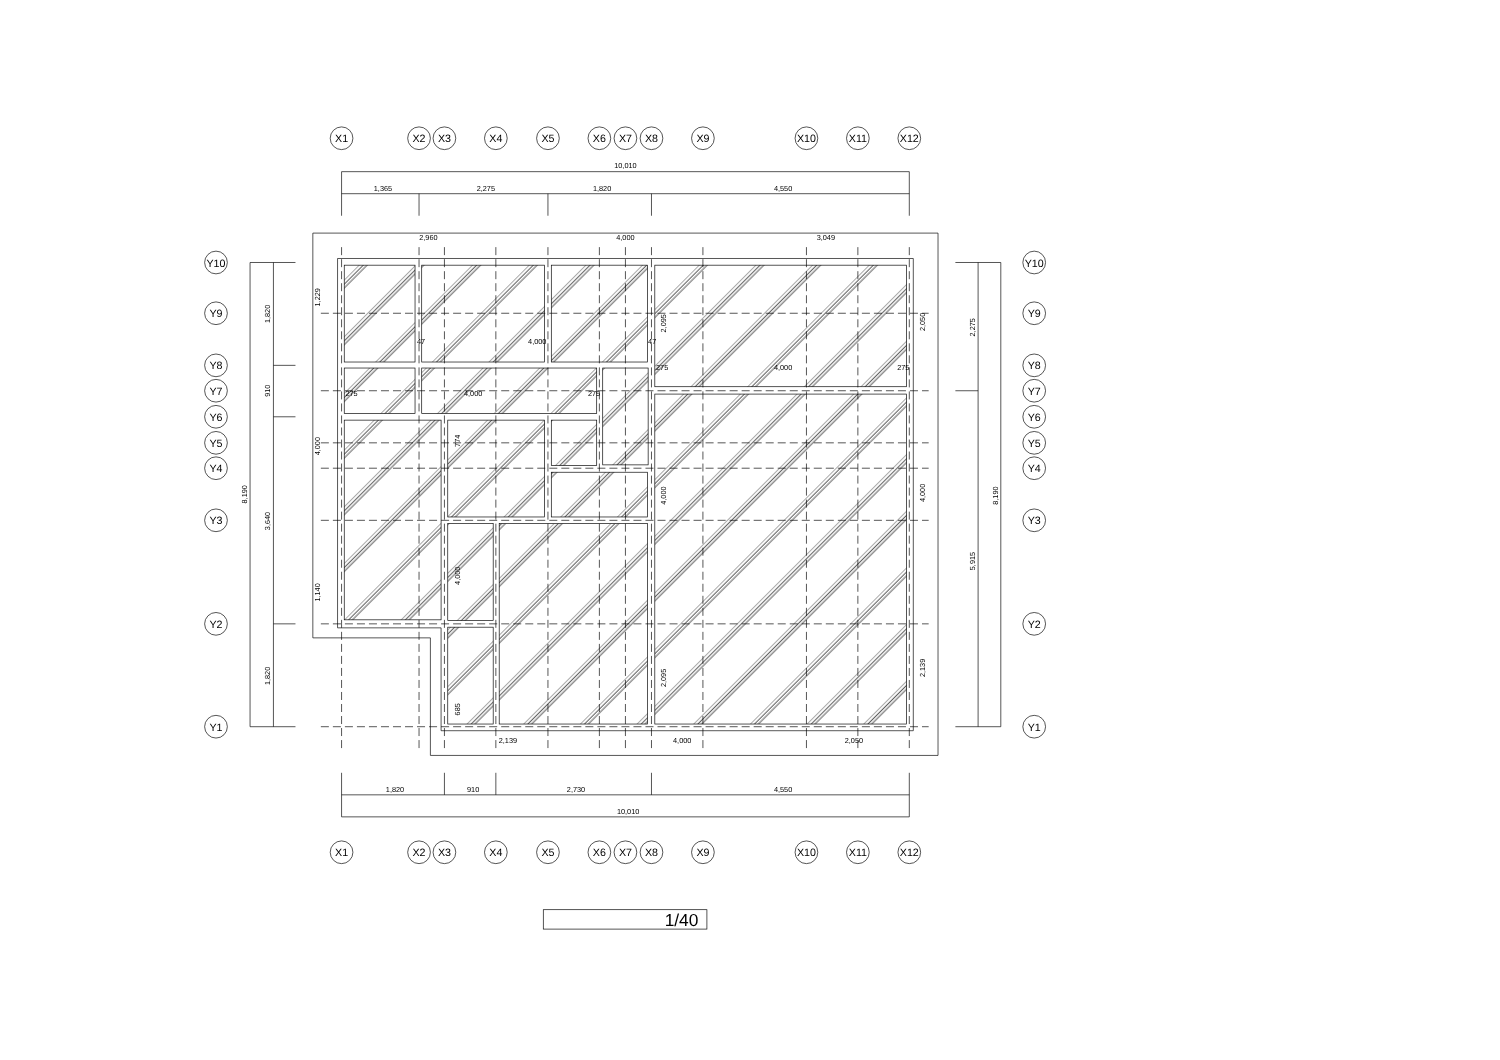X1
X2
X3
X4
X5
X6
X7
X8
X9
X10
X11
X12
10,010
1,365
2,275
1,820
4,550
2,960
4,000
3,049
Y10
Y10
Y9
Y9
Y8
Y8
Y7
Y7
Y6
Y6
Y5
Y5
Y4
Y4
Y3
Y3
Y2
Y2
Y1
Y1
8,190
1,820
910
3,640
1,820
1,229
4,000
1,140
47
4,000
47
2,095
2,050
2,275
275
4,000
275
275
4,000
275
774
4,000
4,000
8,190
5,915
4,000
2,095
2,139
685
2,139
4,000
2,050
1,820
910
2,730
4,550
10,010
X1
X2
X3
X4
X5
X6
X7
X8
X9
X10
X11
X12
1/40